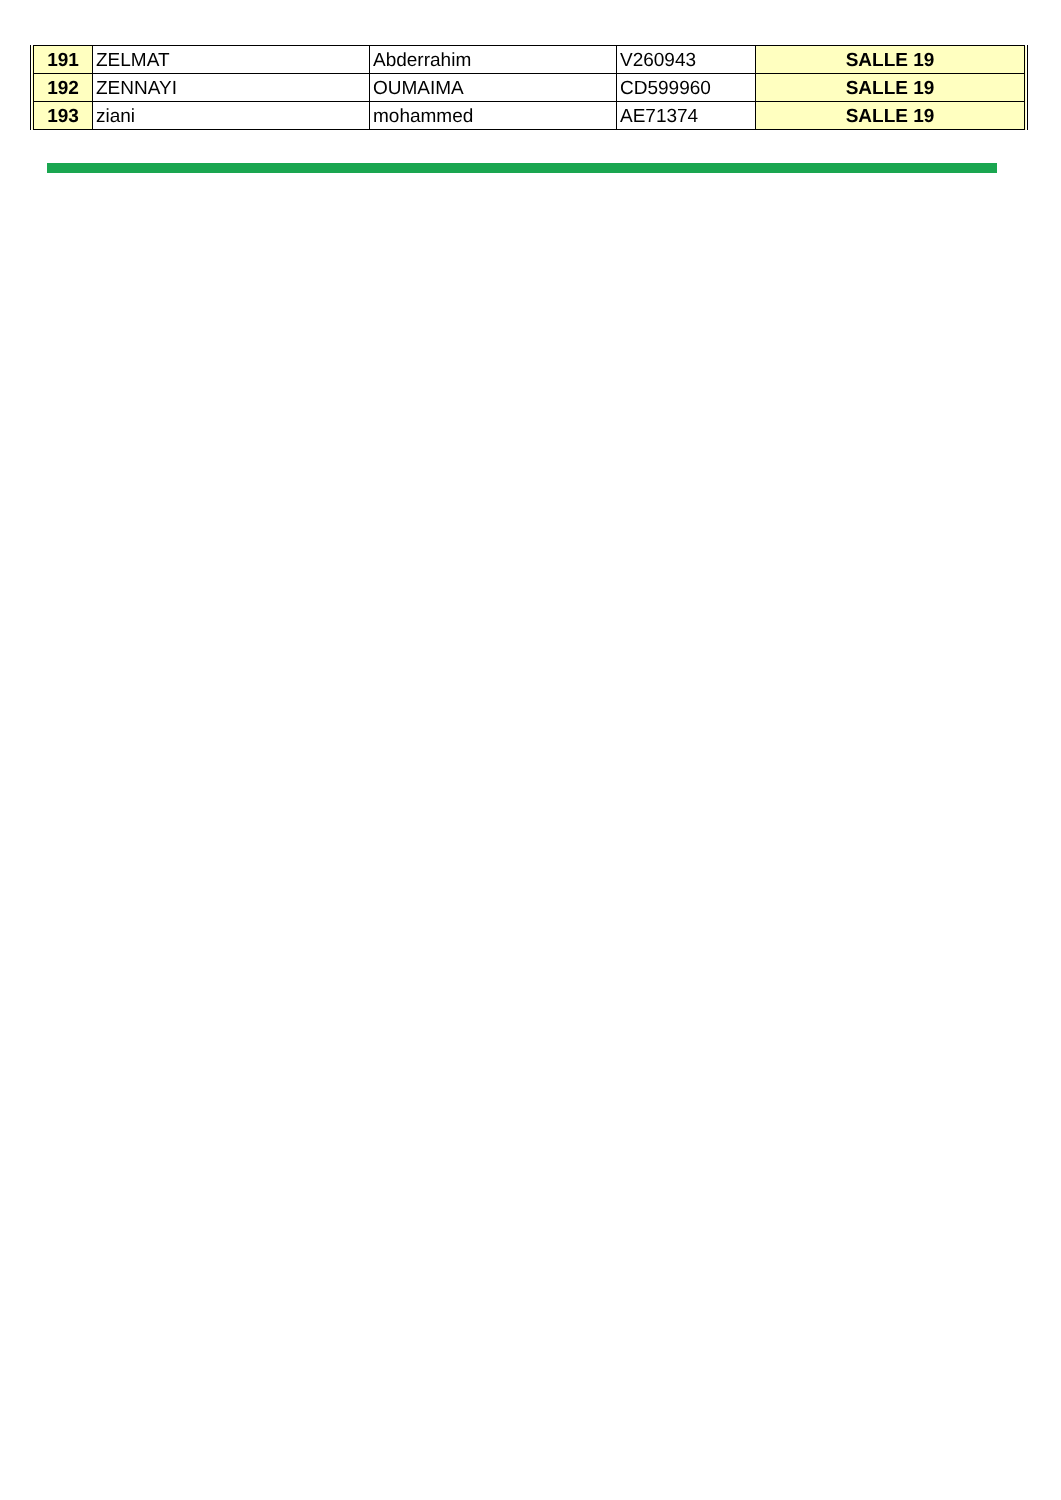| 191 | ZELMAT | Abderrahim | V260943 | SALLE 19 |
| 192 | ZENNAYI | OUMAIMA | CD599960 | SALLE 19 |
| 193 | ziani | mohammed | AE71374 | SALLE 19 |